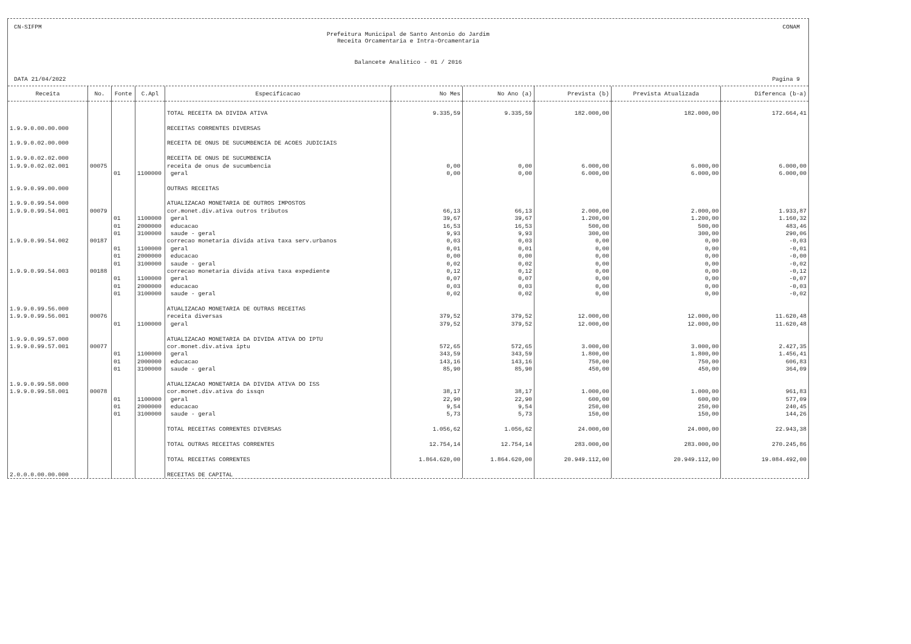CN-SIFPM CONAM
Prefeitura Municipal de Santo Antonio do Jardim
Receita Orcamentaria e Intra-Orcamentaria
Balancete Analitico - 01 / 2016
DATA 21/04/2022 Pagina 9
| Receita | No. | Fonte | C.Apl | Especificacao | No Mes | No Ano (a) | Prevista (b) | Prevista Atualizada | Diferenca (b-a) |
| --- | --- | --- | --- | --- | --- | --- | --- | --- | --- |
| | | | | TOTAL RECEITA DA DIVIDA ATIVA | 9.335,59 | 9.335,59 | 182.000,00 | 182.000,00 | 172.664,41 |
| 1.9.9.0.00.00.000 | | | | RECEITAS CORRENTES DIVERSAS | | | | | |
| 1.9.9.0.02.00.000 | | | | RECEITA DE ONUS DE SUCUMBENCIA DE ACOES JUDICIAIS | | | | | |
| 1.9.9.0.02.02.000 | | | | RECEITA DE ONUS DE SUCUMBENCIA | | | | | |
| 1.9.9.0.02.02.001 | 00075 | | | receita de onus de sucumbencia | 0,00 | 0,00 | 6.000,00 | 6.000,00 | 6.000,00 |
| | | 01 | 1100000 | geral | 0,00 | 0,00 | 6.000,00 | 6.000,00 | 6.000,00 |
| 1.9.9.0.99.00.000 | | | | OUTRAS RECEITAS | | | | | |
| 1.9.9.0.99.54.000 | | | | ATUALIZACAO MONETARIA DE OUTROS IMPOSTOS | | | | | |
| 1.9.9.0.99.54.001 | 00079 | | | cor.monet.div.ativa outros tributos | 66,13 | 66,13 | 2.000,00 | 2.000,00 | 1.933,87 |
| | | 01 | 1100000 | geral | 39,67 | 39,67 | 1.200,00 | 1.200,00 | 1.160,32 |
| | | 01 | 2000000 | educacao | 16,53 | 16,53 | 500,00 | 500,00 | 483,46 |
| | | 01 | 3100000 | saude - geral | 9,93 | 9,93 | 300,00 | 300,00 | 290,06 |
| 1.9.9.0.99.54.002 | 00187 | | | correcao monetaria divida ativa taxa serv.urbanos | 0,03 | 0,03 | 0,00 | 0,00 | -0,03 |
| | | 01 | 1100000 | geral | 0,01 | 0,01 | 0,00 | 0,00 | -0,01 |
| | | 01 | 2000000 | educacao | 0,00 | 0,00 | 0,00 | 0,00 | -0,00 |
| | | 01 | 3100000 | saude - geral | 0,02 | 0,02 | 0,00 | 0,00 | -0,02 |
| 1.9.9.0.99.54.003 | 00188 | | | correcao monetaria divida ativa taxa expediente | 0,12 | 0,12 | 0,00 | 0,00 | -0,12 |
| | | 01 | 1100000 | geral | 0,07 | 0,07 | 0,00 | 0,00 | -0,07 |
| | | 01 | 2000000 | educacao | 0,03 | 0,03 | 0,00 | 0,00 | -0,03 |
| | | 01 | 3100000 | saude - geral | 0,02 | 0,02 | 0,00 | 0,00 | -0,02 |
| 1.9.9.0.99.56.000 | | | | ATUALIZACAO MONETARIA DE OUTRAS RECEITAS | | | | | |
| 1.9.9.0.99.56.001 | 00076 | | | receita diversas | 379,52 | 379,52 | 12.000,00 | 12.000,00 | 11.620,48 |
| | | 01 | 1100000 | geral | 379,52 | 379,52 | 12.000,00 | 12.000,00 | 11.620,48 |
| 1.9.9.0.99.57.000 | | | | ATUALIZACAO MONETARIA DA DIVIDA ATIVA DO IPTU | | | | | |
| 1.9.9.0.99.57.001 | 00077 | | | cor.monet.div.ativa iptu | 572,65 | 572,65 | 3.000,00 | 3.000,00 | 2.427,35 |
| | | 01 | 1100000 | geral | 343,59 | 343,59 | 1.800,00 | 1.800,00 | 1.456,41 |
| | | 01 | 2000000 | educacao | 143,16 | 143,16 | 750,00 | 750,00 | 606,83 |
| | | 01 | 3100000 | saude - geral | 85,90 | 85,90 | 450,00 | 450,00 | 364,09 |
| 1.9.9.0.99.58.000 | | | | ATUALIZACAO MONETARIA DA DIVIDA ATIVA DO ISS | | | | | |
| 1.9.9.0.99.58.001 | 00078 | | | cor.monet.div.ativa do issqn | 38,17 | 38,17 | 1.000,00 | 1.000,00 | 961,83 |
| | | 01 | 1100000 | geral | 22,90 | 22,90 | 600,00 | 600,00 | 577,09 |
| | | 01 | 2000000 | educacao | 9,54 | 9,54 | 250,00 | 250,00 | 240,45 |
| | | 01 | 3100000 | saude - geral | 5,73 | 5,73 | 150,00 | 150,00 | 144,26 |
| | | | | TOTAL RECEITAS CORRENTES DIVERSAS | 1.056,62 | 1.056,62 | 24.000,00 | 24.000,00 | 22.943,38 |
| | | | | TOTAL OUTRAS RECEITAS CORRENTES | 12.754,14 | 12.754,14 | 283.000,00 | 283.000,00 | 270.245,86 |
| | | | | TOTAL RECEITAS CORRENTES | 1.864.620,00 | 1.864.620,00 | 20.949.112,00 | 20.949.112,00 | 19.084.492,00 |
| 2.0.0.0.00.00.000 | | | | RECEITAS DE CAPITAL | | | | | |